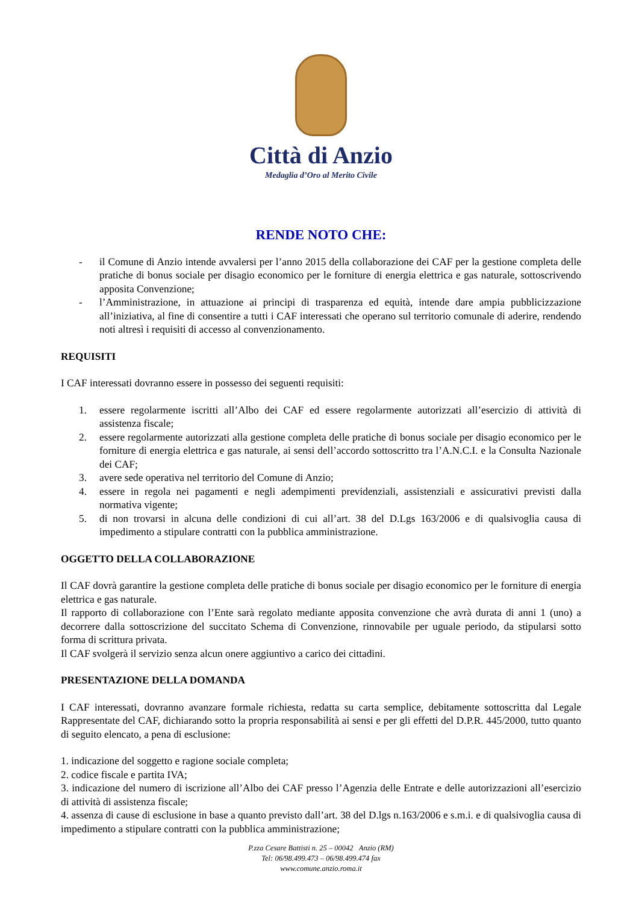Città di Anzio
Medaglia d’Oro al Merito Civile
RENDE NOTO CHE:
- il Comune di Anzio intende avvalersi per l’anno 2015 della collaborazione dei CAF per la gestione completa delle pratiche di bonus sociale per disagio economico per le forniture di energia elettrica e gas naturale, sottoscrivendo apposita Convenzione;
- l’Amministrazione, in attuazione ai principi di trasparenza ed equità, intende dare ampia pubblicizzazione all’iniziativa, al fine di consentire a tutti i CAF interessati che operano sul territorio comunale di aderire, rendendo noti altresì i requisiti di accesso al convenzionamento.
REQUISITI
I CAF interessati dovranno essere in possesso dei seguenti requisiti:
1. essere regolarmente iscritti all’Albo dei CAF ed essere regolarmente autorizzati all’esercizio di attività di assistenza fiscale;
2. essere regolarmente autorizzati alla gestione completa delle pratiche di bonus sociale per disagio economico per le forniture di energia elettrica e gas naturale, ai sensi dell’accordo sottoscritto tra l’A.N.C.I. e la Consulta Nazionale dei CAF;
3. avere sede operativa nel territorio del Comune di Anzio;
4. essere in regola nei pagamenti e negli adempimenti previdenziali, assistenziali e assicurativi previsti dalla normativa vigente;
5. di non trovarsi in alcuna delle condizioni di cui all’art. 38 del D.Lgs 163/2006 e di qualsivoglia causa di impedimento a stipulare contratti con la pubblica amministrazione.
OGGETTO DELLA COLLABORAZIONE
Il CAF dovrà garantire la gestione completa delle pratiche di bonus sociale per disagio economico per le forniture di energia elettrica e gas naturale.
Il rapporto di collaborazione con l’Ente sarà regolato mediante apposita convenzione che avrà durata di anni 1 (uno) a decorrere dalla sottoscrizione del succitato Schema di Convenzione, rinnovabile per uguale periodo, da stipularsi sotto forma di scrittura privata.
Il CAF svolgerà il servizio senza alcun onere aggiuntivo a carico dei cittadini.
PRESENTAZIONE DELLA DOMANDA
I CAF interessati, dovranno avanzare formale richiesta, redatta su carta semplice, debitamente sottoscritta dal Legale Rappresentate del CAF, dichiarando sotto la propria responsabilità ai sensi e per gli effetti del D.P.R. 445/2000, tutto quanto di seguito elencato, a pena di esclusione:
1. indicazione del soggetto e ragione sociale completa;
2. codice fiscale e partita IVA;
3. indicazione del numero di iscrizione all’Albo dei CAF presso l’Agenzia delle Entrate e delle autorizzazioni all’esercizio di attività di assistenza fiscale;
4. assenza di cause di esclusione in base a quanto previsto dall’art. 38 del D.lgs n.163/2006 e s.m.i. e di qualsivoglia causa di impedimento a stipulare contratti con la pubblica amministrazione;
P.zza Cesare Battisti n. 25 – 00042 Anzio (RM)
Tel: 06/98.499.473 – 06/98.499.474 fax
www.comune.anzio.roma.it